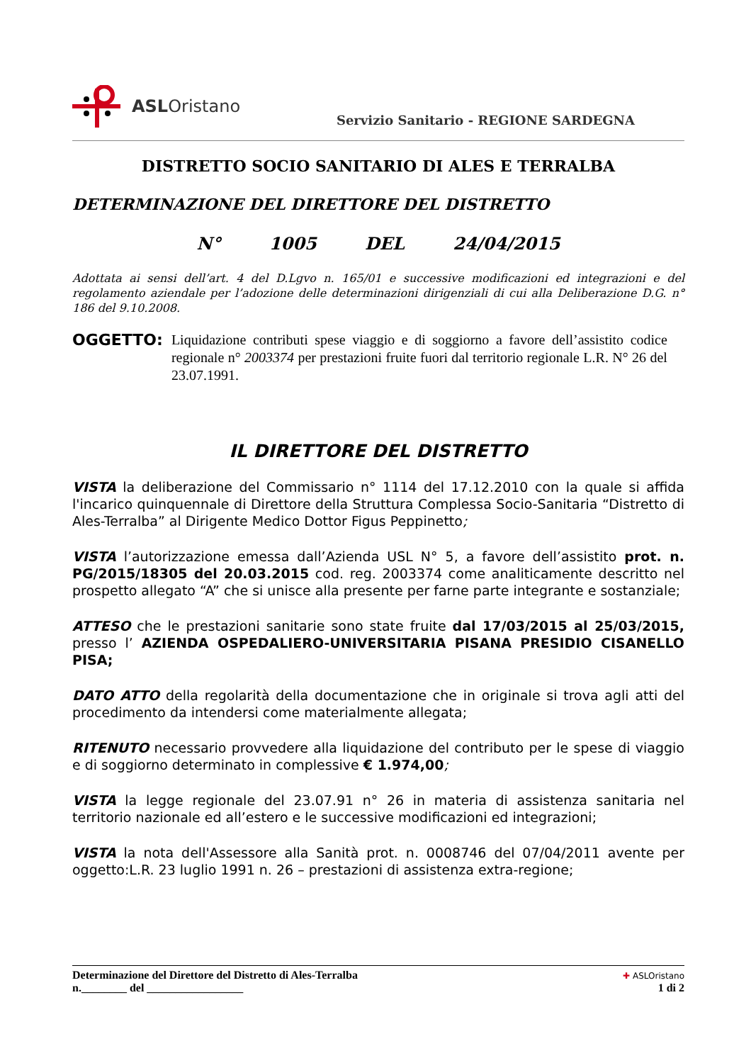ASLOristano
Servizio Sanitario - REGIONE SARDEGNA
DISTRETTO SOCIO SANITARIO DI ALES E TERRALBA
DETERMINAZIONE DEL DIRETTORE DEL DISTRETTO
N° 1005 DEL 24/04/2015
Adottata ai sensi dell’art. 4 del D.Lgvo n. 165/01 e successive modificazioni ed integrazioni e del regolamento aziendale per l’adozione delle determinazioni dirigenziali di cui alla Deliberazione D.G. n° 186 del 9.10.2008.
OGGETTO: Liquidazione contributi spese viaggio e di soggiorno a favore dell’assistito codice regionale n° 2003374 per prestazioni fruite fuori dal territorio regionale L.R. N° 26 del 23.07.1991.
IL DIRETTORE DEL DISTRETTO
VISTA la deliberazione del Commissario n° 1114 del 17.12.2010 con la quale si affida l'incarico quinquennale di Direttore della Struttura Complessa Socio-Sanitaria “Distretto di Ales-Terralba” al Dirigente Medico Dottor Figus Peppinetto;
VISTA l’autorizzazione emessa dall’Azienda USL N° 5, a favore dell’assistito prot. n. PG/2015/18305 del 20.03.2015 cod. reg. 2003374 come analiticamente descritto nel prospetto allegato “A” che si unisce alla presente per farne parte integrante e sostanziale;
ATTESO che le prestazioni sanitarie sono state fruite dal 17/03/2015 al 25/03/2015, presso l’ AZIENDA OSPEDALIERO-UNIVERSITARIA PISANA PRESIDIO CISANELLO PISA;
DATO ATTO della regolarità della documentazione che in originale si trova agli atti del procedimento da intendersi come materialmente allegata;
RITENUTO necessario provvedere alla liquidazione del contributo per le spese di viaggio e di soggiorno determinato in complessive € 1.974,00;
VISTA la legge regionale del 23.07.91 n° 26 in materia di assistenza sanitaria nel territorio nazionale ed all’estero e le successive modificazioni ed integrazioni;
VISTA la nota dell'Assessore alla Sanità prot. n. 0008746 del 07/04/2011 avente per oggetto:L.R. 23 luglio 1991 n. 26 – prestazioni di assistenza extra-regione;
Determinazione del Direttore del Distretto di Ales-Terralba
n.________ del _________________
✚ ASLOristano
1 di 2